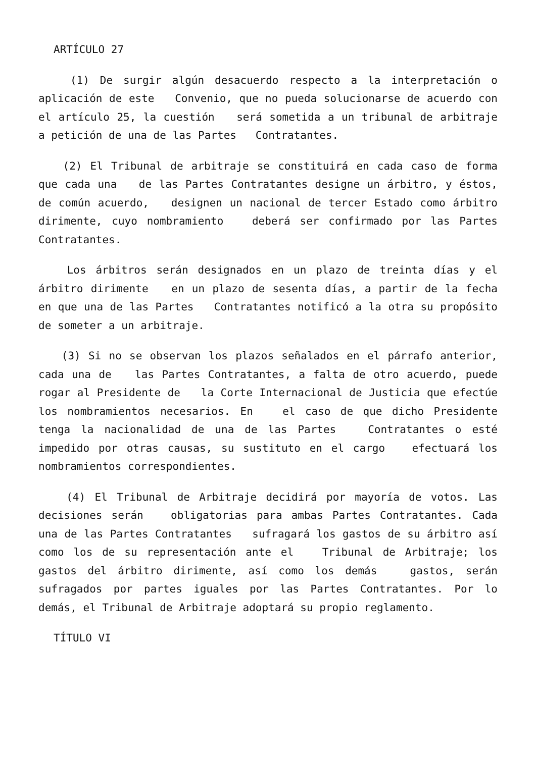ARTÍCULO 27
(1) De surgir algún desacuerdo respecto a la interpretación o aplicación de este Convenio, que no pueda solucionarse de acuerdo con el artículo 25, la cuestión será sometida a un tribunal de arbitraje a petición de una de las Partes Contratantes.
(2) El Tribunal de arbitraje se constituirá en cada caso de forma que cada una de las Partes Contratantes designe un árbitro, y éstos, de común acuerdo, designen un nacional de tercer Estado como árbitro dirimente, cuyo nombramiento deberá ser confirmado por las Partes Contratantes.
Los árbitros serán designados en un plazo de treinta días y el árbitro dirimente en un plazo de sesenta días, a partir de la fecha en que una de las Partes Contratantes notificó a la otra su propósito de someter a un arbitraje.
(3) Si no se observan los plazos señalados en el párrafo anterior, cada una de las Partes Contratantes, a falta de otro acuerdo, puede rogar al Presidente de la Corte Internacional de Justicia que efectúe los nombramientos necesarios. En el caso de que dicho Presidente tenga la nacionalidad de una de las Partes Contratantes o esté impedido por otras causas, su sustituto en el cargo efectuará los nombramientos correspondientes.
(4) El Tribunal de Arbitraje decidirá por mayoría de votos. Las decisiones serán obligatorias para ambas Partes Contratantes. Cada una de las Partes Contratantes sufragará los gastos de su árbitro así como los de su representación ante el Tribunal de Arbitraje; los gastos del árbitro dirimente, así como los demás gastos, serán sufragados por partes iguales por las Partes Contratantes. Por lo demás, el Tribunal de Arbitraje adoptará su propio reglamento.
TÍTULO VI